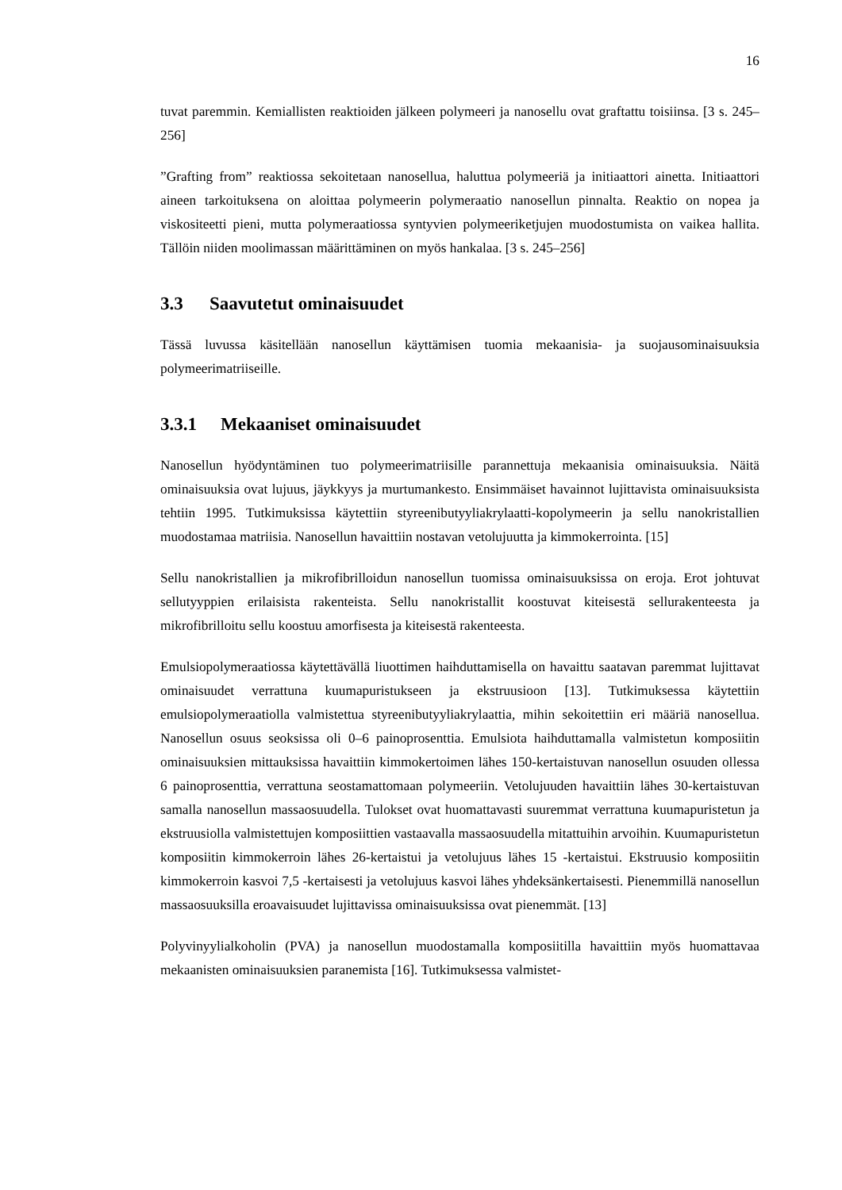16
tuvat paremmin. Kemiallisten reaktioiden jälkeen polymeeri ja nanosellu ovat graftattu toisiinsa. [3 s. 245–256]
”Grafting from” reaktiossa sekoitetaan nanosellua, haluttua polymeeriä ja initiaattori ainetta. Initiaattori aineen tarkoituksena on aloittaa polymeerin polymeraatio nanosellun pinnalta. Reaktio on nopea ja viskositeetti pieni, mutta polymeraatiossa syntyvien polymeeriketjujen muodostumista on vaikea hallita. Tällöin niiden moolimassan määrittäminen on myös hankalaa. [3 s. 245–256]
3.3 Saavutetut ominaisuudet
Tässä luvussa käsitellään nanosellun käyttämisen tuomia mekaanisia- ja suojausominaisuuksia polymeerimatriiseille.
3.3.1 Mekaaniset ominaisuudet
Nanosellun hyödyntäminen tuo polymeerimatriisille parannettuja mekaanisia ominaisuuksia. Näitä ominaisuuksia ovat lujuus, jäykkyys ja murtumankesto. Ensimmäiset havainnot lujittavista ominaisuuksista tehtiin 1995. Tutkimuksissa käytettiin styreenibutyyliakrylaatti-kopolymeerin ja sellu nanokristallien muodostamaa matriisia. Nanosellun havaittiin nostavan vetolujuutta ja kimmokerrointa. [15]
Sellu nanokristallien ja mikrofibrilloidun nanosellun tuomissa ominaisuuksissa on eroja. Erot johtuvat sellutyyppien erilaisista rakenteista. Sellu nanokristallit koostuvat kiteisestä sellurakenteesta ja mikrofibrilloitu sellu koostuu amorfisesta ja kiteisestä rakenteesta.
Emulsiopolymeraatiossa käytettävällä liuottimen haihduttamisella on havaittu saatavan paremmat lujittavat ominaisuudet verrattuna kuumapuristukseen ja ekstruusioon [13]. Tutkimuksessa käytettiin emulsiopolymeraatiolla valmistettua styreenibutyyliakrylaattia, mihin sekoitettiin eri määriä nanosellua. Nanosellun osuus seoksissa oli 0–6 painoprosenttia. Emulsiota haihduttamalla valmistetun komposiitin ominaisuuksien mittauksissa havaittiin kimmokertoimen lähes 150-kertaistuvan nanosellun osuuden ollessa 6 painoprosenttia, verrattuna seostamattomaan polymeeriin. Vetolujuuden havaittiin lähes 30-kertaistuvan samalla nanosellun massaosuudella. Tulokset ovat huomattavasti suuremmat verrattuna kuumapuristetun ja ekstruusiolla valmistettujen komposiittien vastaavalla massaosuudella mitattuihin arvoihin. Kuumapuristetun komposiitin kimmokerroin lähes 26-kertaistui ja vetolujuus lähes 15 -kertaistui. Ekstruusio komposiitin kimmokerroin kasvoi 7,5 -kertaisesti ja vetolujuus kasvoi lähes yhdeksänkertaisesti. Pienemmillä nanosellun massaosuuksilla eroavaisuudet lujittavissa ominaisuuksissa ovat pienemmät. [13]
Polyvinyylialkoholin (PVA) ja nanosellun muodostamalla komposiitilla havaittiin myös huomattavaa mekaanisten ominaisuuksien paranemista [16]. Tutkimuksessa valmistet-